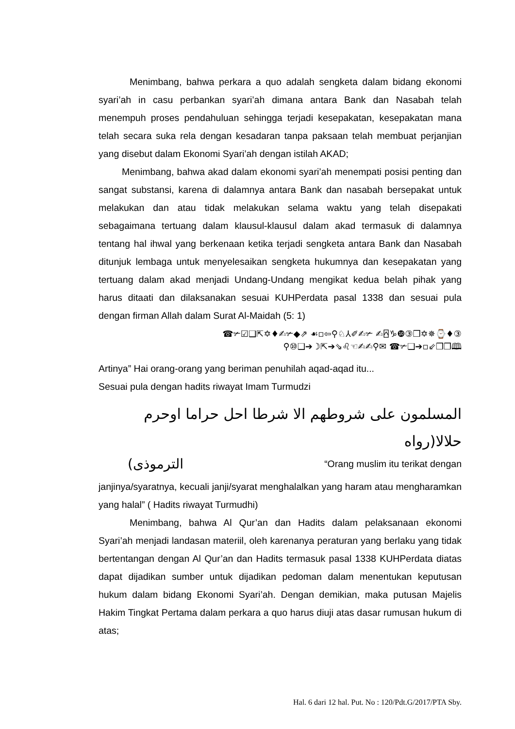Menimbang, bahwa perkara a quo adalah sengketa dalam bidang ekonomi syari’ah in casu perbankan syari’ah dimana antara Bank dan Nasabah telah menempuh proses pendahuluan sehingga terjadi kesepakatan, kesepakatan mana telah secara suka rela dengan kesadaran tanpa paksaan telah membuat perjanjian yang disebut dalam Ekonomi Syari’ah dengan istilah AKAD;
Menimbang, bahwa akad dalam ekonomi syari’ah menempati posisi penting dan sangat substansi, karena di dalamnya antara Bank dan nasabah bersepakat untuk melakukan dan atau tidak melakukan selama waktu yang telah disepakati sebagaimana tertuang dalam klausul-klausul dalam akad termasuk di dalamnya tentang hal ihwal yang berkenaan ketika terjadi sengketa antara Bank dan Nasabah ditunjuk lembaga untuk menyelesaikan sengketa hukumnya dan kesepakatan yang tertuang dalam akad menjadi Undang-Undang mengikat kedua belah pihak yang harus ditaati dan dilaksanakan sesuai KUHPerdata pasal 1338 dan sesuai pula dengan firman Allah dalam Surat Al-Maidah (5: 1)
☎✃☑❑⇱✡♦✍✃◆⇗ ☙▫⇦⚲♘⅄✐✍✃ ✍⍓♑❿③❒✡✵⌚♦③
⚲⑩❑➔☽⇱➔⇘♌☜✍✍⚲✉ ☎✃❑➔▫⇙❒❒🕮
Artinya” Hai orang-orang yang beriman penuhilah aqad-aqad itu...
Sesuai pula dengan hadits riwayat Imam Turmudzi
المسلمون على شروطهم الا شرطا احل حراما اوحرم حلالا(رواه
(الترموذى “Orang muslim itu terikat dengan
janjinya/syaratnya, kecuali janji/syarat menghalalkan yang haram atau mengharamkan yang halal” ( Hadits riwayat Turmudhi)
Menimbang, bahwa Al Qur’an dan Hadits dalam pelaksanaan ekonomi Syari’ah menjadi landasan materiil, oleh karenanya peraturan yang berlaku yang tidak bertentangan dengan Al Qur’an dan Hadits termasuk pasal 1338 KUHPerdata diatas dapat dijadikan sumber untuk dijadikan pedoman dalam menentukan keputusan hukum dalam bidang Ekonomi Syari’ah. Dengan demikian, maka putusan Majelis Hakim Tingkat Pertama dalam perkara a quo harus diuji atas dasar rumusan hukum di atas;
Hal. 6 dari 12 hal. Put. No : 120/Pdt.G/2017/PTA Sby.